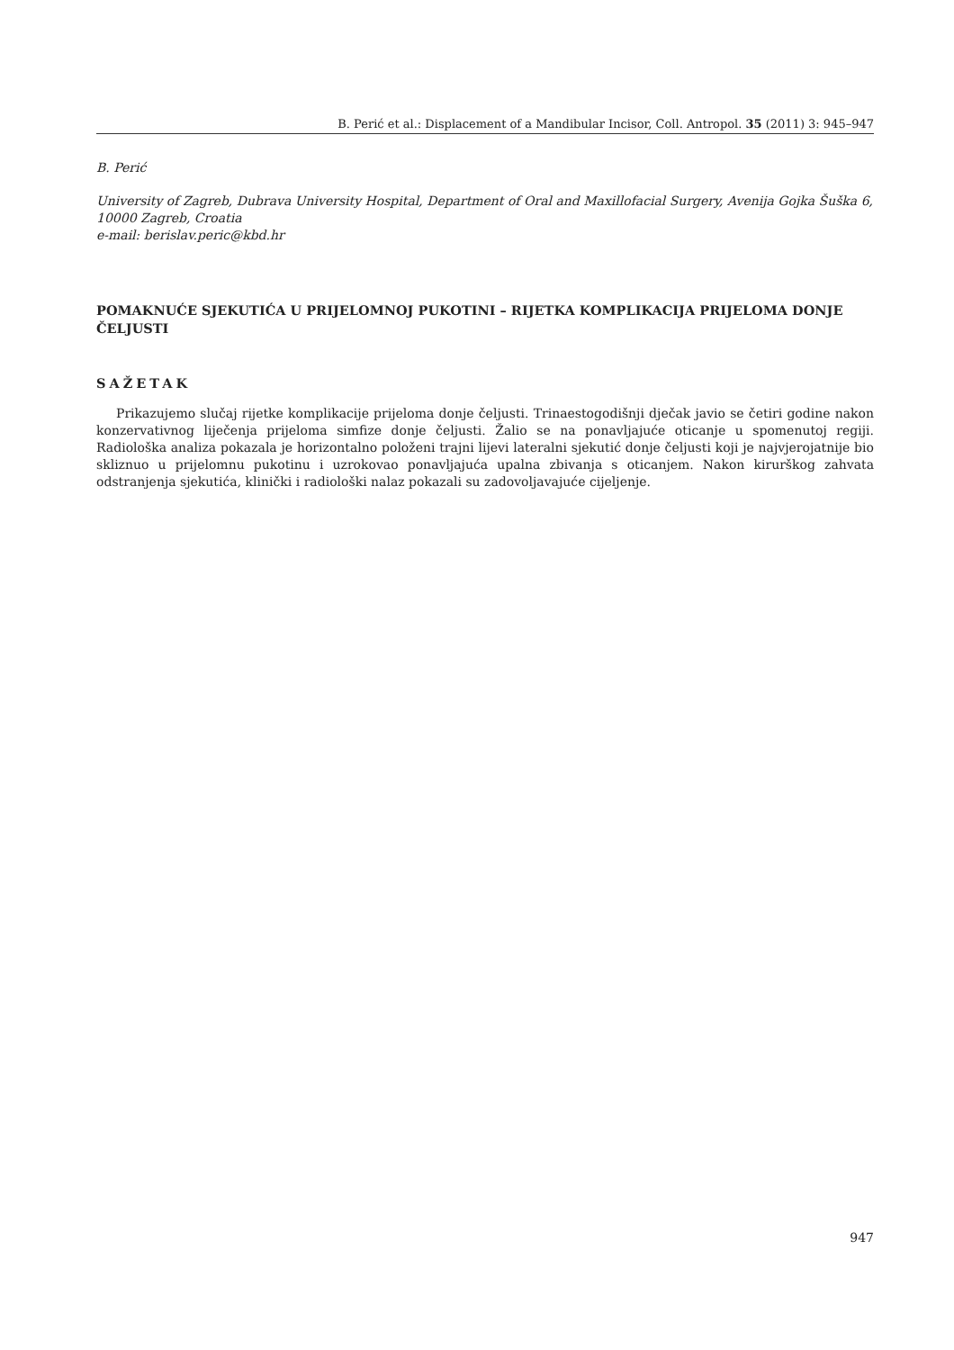B. Perić et al.: Displacement of a Mandibular Incisor, Coll. Antropol. 35 (2011) 3: 945–947
B. Perić
University of Zagreb, Dubrava University Hospital, Department of Oral and Maxillofacial Surgery, Avenija Gojka Šuška 6, 10000 Zagreb, Croatia
e-mail: berislav.peric@kbd.hr
POMAKNUĆE SJEKUTIĆA U PRIJELOMNOJ PUKOTINI – RIJETKA KOMPLIKACIJA PRIJELOMA DONJE ČELJUSTI
SAŽETAK
Prikazujemo slučaj rijetke komplikacije prijeloma donje čeljusti. Trinaestogodišnji dječak javio se četiri godine nakon konzervativnog liječenja prijeloma simfize donje čeljusti. Žalio se na ponavljajuće oticanje u spomenutoj regiji. Radiološka analiza pokazala je horizontalno položeni trajni lijevi lateralni sjekutić donje čeljusti koji je najvjerojatnije bio skliznuo u prijelomnu pukotinu i uzrokovao ponavljajuća upalna zbivanja s oticanjem. Nakon kirurškog zahvata odstranjenja sjekutića, klinički i radiološki nalaz pokazali su zadovoljavajuće cijeljenje.
947